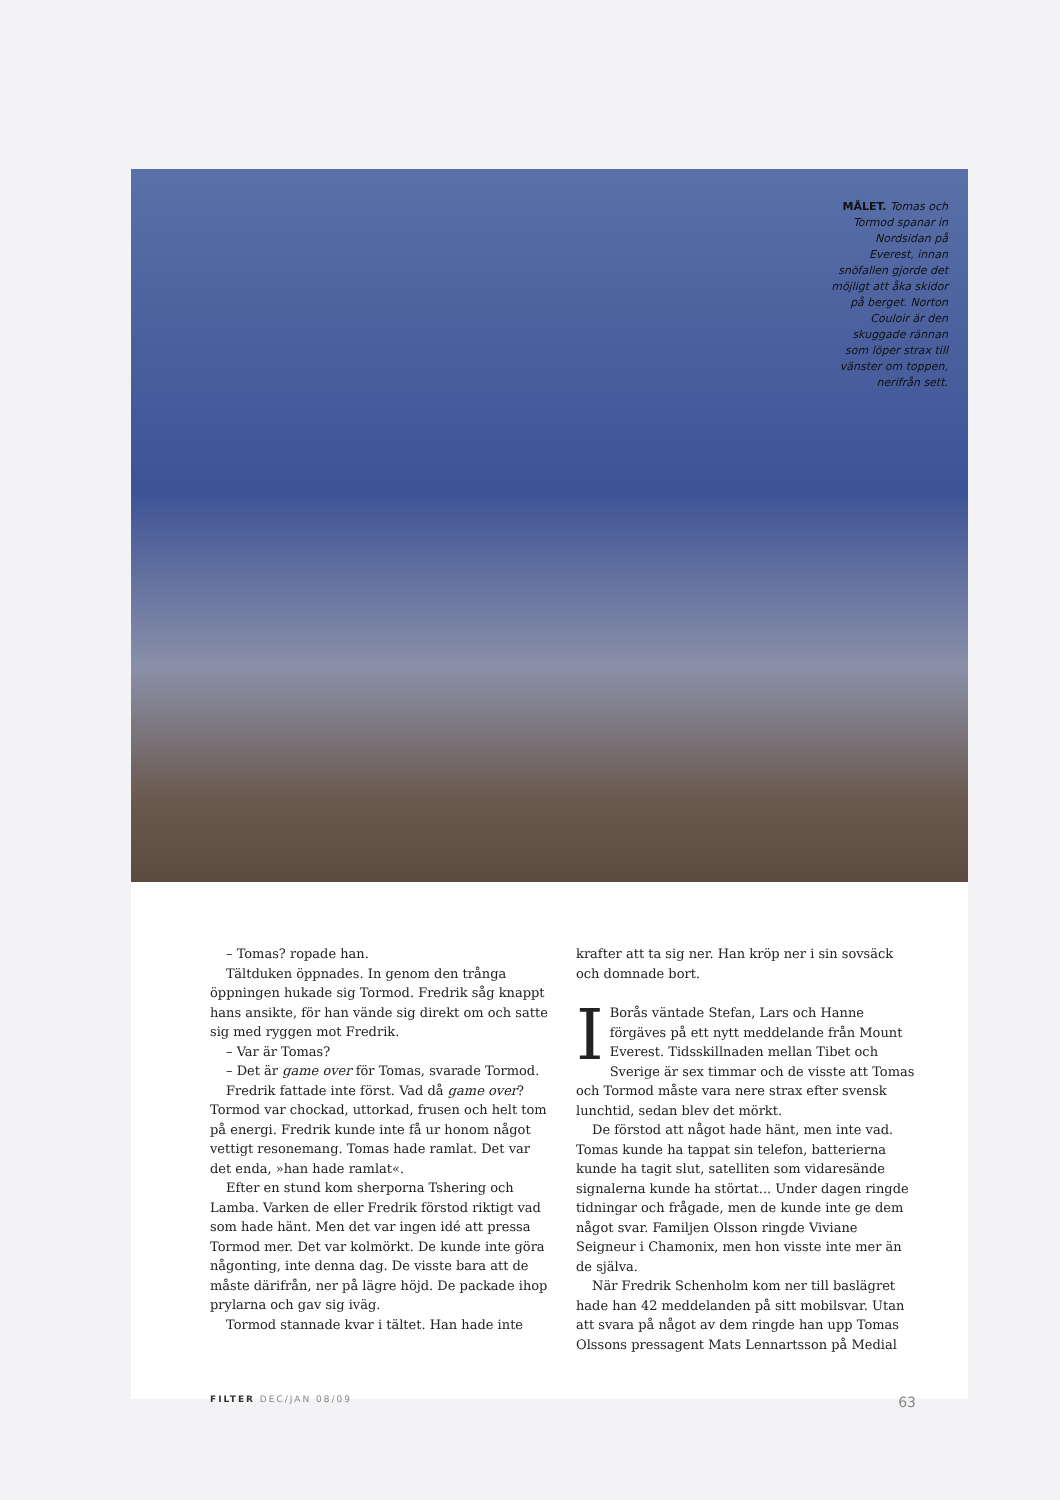MÅLET. Tomas och Tormod spanar in Nordsidan på Everest, innan snöfallen gjorde det möjligt att åka skidor på berget. Norton Couloir är den skuggade rännan som löper strax till vänster om toppen, nerifrån sett.
– Tomas? ropade han.
Tältduken öppnades. In genom den trånga öppningen hukade sig Tormod. Fredrik såg knappt hans ansikte, för han vände sig direkt om och satte sig med ryggen mot Fredrik.
– Var är Tomas?
– Det är game over för Tomas, svarade Tormod.
Fredrik fattade inte först. Vad då game over? Tormod var chockad, uttorkad, frusen och helt tom på energi. Fredrik kunde inte få ur honom något vettigt resonemang. Tomas hade ramlat. Det var det enda, »han hade ramlat«.
Efter en stund kom sherporna Tshering och Lamba. Varken de eller Fredrik förstod riktigt vad som hade hänt. Men det var ingen idé att pressa Tormod mer. Det var kolmörkt. De kunde inte göra någonting, inte denna dag. De visste bara att de måste därifrån, ner på lägre höjd. De packade ihop prylarna och gav sig iväg.
Tormod stannade kvar i tältet. Han hade inte
krafter att ta sig ner. Han kröp ner i sin sovsäck och domnade bort.
I Borås väntade Stefan, Lars och Hanne förgäves på ett nytt meddelande från Mount Everest. Tidsskillnaden mellan Tibet och Sverige är sex timmar och de visste att Tomas och Tormod måste vara nere strax efter svensk lunchtid, sedan blev det mörkt.
De förstod att något hade hänt, men inte vad. Tomas kunde ha tappat sin telefon, batterierna kunde ha tagit slut, satelliten som vidaresände signalerna kunde ha störtat... Under dagen ringde tidningar och frågade, men de kunde inte ge dem något svar. Familjen Olsson ringde Viviane Seigneur i Chamonix, men hon visste inte mer än de själva.
När Fredrik Schenholm kom ner till baslägret hade han 42 meddelanden på sitt mobilsvar. Utan att svara på något av dem ringde han upp Tomas Olssons pressagent Mats Lennartsson på Medial
FILTER DEC/JAN 08/09 63